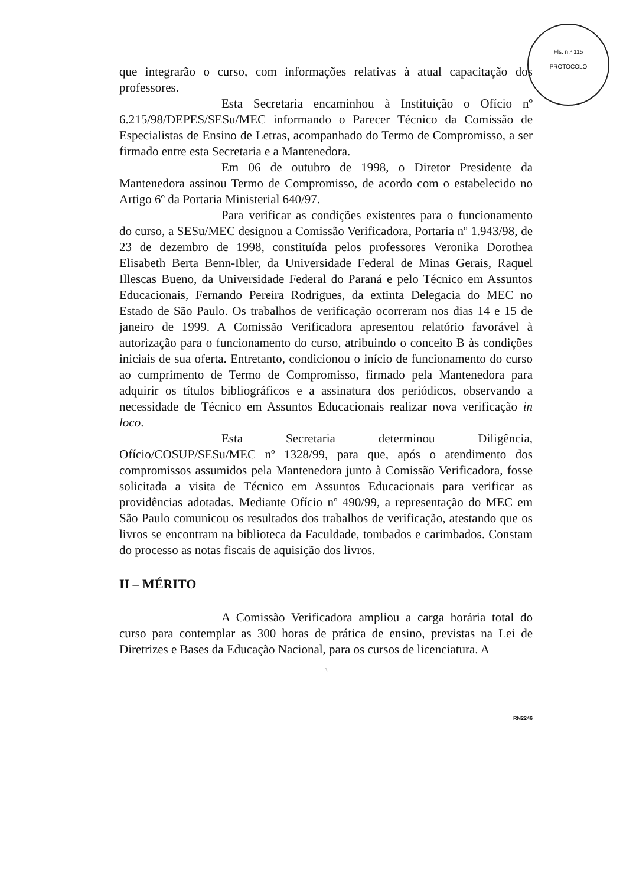Fls. n.º 115
PROTOCOLO
que integrarão o curso, com informações relativas à atual capacitação dos professores.
Esta Secretaria encaminhou à Instituição o Ofício nº 6.215/98/DEPES/SESu/MEC informando o Parecer Técnico da Comissão de Especialistas de Ensino de Letras, acompanhado do Termo de Compromisso, a ser firmado entre esta Secretaria e a Mantenedora.
Em 06 de outubro de 1998, o Diretor Presidente da Mantenedora assinou Termo de Compromisso, de acordo com o estabelecido no Artigo 6º da Portaria Ministerial 640/97.
Para verificar as condições existentes para o funcionamento do curso, a SESu/MEC designou a Comissão Verificadora, Portaria nº 1.943/98, de 23 de dezembro de 1998, constituída pelos professores Veronika Dorothea Elisabeth Berta Benn-Ibler, da Universidade Federal de Minas Gerais, Raquel Illescas Bueno, da Universidade Federal do Paraná e pelo Técnico em Assuntos Educacionais, Fernando Pereira Rodrigues, da extinta Delegacia do MEC no Estado de São Paulo. Os trabalhos de verificação ocorreram nos dias 14 e 15 de janeiro de 1999. A Comissão Verificadora apresentou relatório favorável à autorização para o funcionamento do curso, atribuindo o conceito B às condições iniciais de sua oferta. Entretanto, condicionou o início de funcionamento do curso ao cumprimento de Termo de Compromisso, firmado pela Mantenedora para adquirir os títulos bibliográficos e a assinatura dos periódicos, observando a necessidade de Técnico em Assuntos Educacionais realizar nova verificação in loco.
Esta Secretaria determinou Diligência, Ofício/COSUP/SESu/MEC nº 1328/99, para que, após o atendimento dos compromissos assumidos pela Mantenedora junto à Comissão Verificadora, fosse solicitada a visita de Técnico em Assuntos Educacionais para verificar as providências adotadas. Mediante Ofício nº 490/99, a representação do MEC em São Paulo comunicou os resultados dos trabalhos de verificação, atestando que os livros se encontram na biblioteca da Faculdade, tombados e carimbados. Constam do processo as notas fiscais de aquisição dos livros.
II – MÉRITO
A Comissão Verificadora ampliou a carga horária total do curso para contemplar as 300 horas de prática de ensino, previstas na Lei de Diretrizes e Bases da Educação Nacional, para os cursos de licenciatura. A
3
RN2246